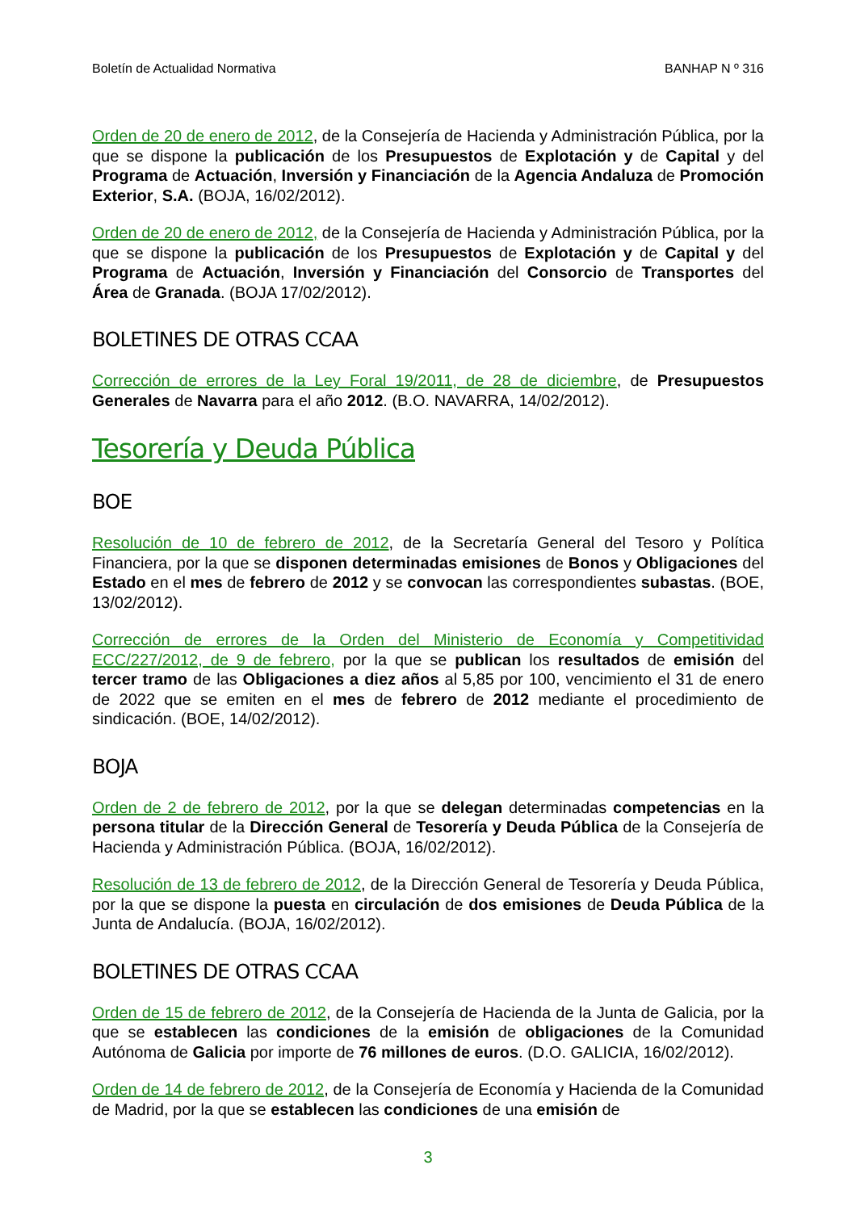Boletín de Actualidad Normativa BANHAP N º 316
Orden de 20 de enero de 2012, de la Consejería de Hacienda y Administración Pública, por la que se dispone la publicación de los Presupuestos de Explotación y de Capital y del Programa de Actuación, Inversión y Financiación de la Agencia Andaluza de Promoción Exterior, S.A. (BOJA, 16/02/2012).
Orden de 20 de enero de 2012, de la Consejería de Hacienda y Administración Pública, por la que se dispone la publicación de los Presupuestos de Explotación y de Capital y del Programa de Actuación, Inversión y Financiación del Consorcio de Transportes del Área de Granada. (BOJA 17/02/2012).
BOLETINES DE OTRAS CCAA
Corrección de errores de la Ley Foral 19/2011, de 28 de diciembre, de Presupuestos Generales de Navarra para el año 2012. (B.O. NAVARRA, 14/02/2012).
Tesorería y Deuda Pública
BOE
Resolución de 10 de febrero de 2012, de la Secretaría General del Tesoro y Política Financiera, por la que se disponen determinadas emisiones de Bonos y Obligaciones del Estado en el mes de febrero de 2012 y se convocan las correspondientes subastas. (BOE, 13/02/2012).
Corrección de errores de la Orden del Ministerio de Economía y Competitividad ECC/227/2012, de 9 de febrero, por la que se publican los resultados de emisión del tercer tramo de las Obligaciones a diez años al 5,85 por 100, vencimiento el 31 de enero de 2022 que se emiten en el mes de febrero de 2012 mediante el procedimiento de sindicación. (BOE, 14/02/2012).
BOJA
Orden de 2 de febrero de 2012, por la que se delegan determinadas competencias en la persona titular de la Dirección General de Tesorería y Deuda Pública de la Consejería de Hacienda y Administración Pública. (BOJA, 16/02/2012).
Resolución de 13 de febrero de 2012, de la Dirección General de Tesorería y Deuda Pública, por la que se dispone la puesta en circulación de dos emisiones de Deuda Pública de la Junta de Andalucía. (BOJA, 16/02/2012).
BOLETINES DE OTRAS CCAA
Orden de 15 de febrero de 2012, de la Consejería de Hacienda de la Junta de Galicia, por la que se establecen las condiciones de la emisión de obligaciones de la Comunidad Autónoma de Galicia por importe de 76 millones de euros. (D.O. GALICIA, 16/02/2012).
Orden de 14 de febrero de 2012, de la Consejería de Economía y Hacienda de la Comunidad de Madrid, por la que se establecen las condiciones de una emisión de
3